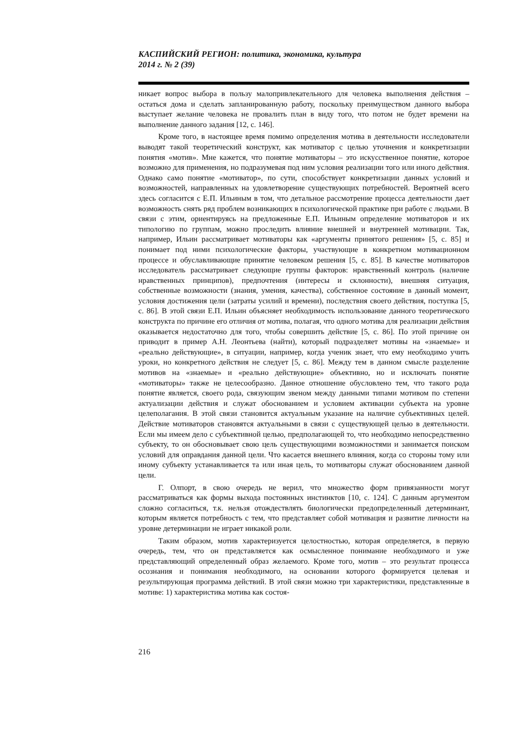КАСПИЙСКИЙ РЕГИОН: политика, экономика, культура
2014 г. № 2 (39)
никает вопрос выбора в пользу малопривлекательного для человека выполнения действия – остаться дома и сделать запланированную работу, поскольку преимуществом данного выбора выступает желание человека не провалить план в виду того, что потом не будет времени на выполнение данного задания [12, с. 146].
Кроме того, в настоящее время помимо определения мотива в деятельности исследователи выводят такой теоретический конструкт, как мотиватор с целью уточнения и конкретизации понятия «мотив». Мне кажется, что понятие мотиваторы – это искусственное понятие, которое возможно для применения, но подразумевая под ним условия реализации того или иного действия. Однако само понятие «мотиватор», по сути, способствует конкретизации данных условий и возможностей, направленных на удовлетворение существующих потребностей. Вероятней всего здесь согласится с Е.П. Ильиным в том, что детальное рассмотрение процесса деятельности дает возможность снять ряд проблем возникающих в психологической практике при работе с людьми. В связи с этим, ориентируясь на предложенные Е.П. Ильиным определение мотиваторов и их типологию по группам, можно проследить влияние внешней и внутренней мотивации. Так, например, Ильин рассматривает мотиваторы как «аргументы принятого решения» [5, с. 85] и понимает под ними психологические факторы, участвующие в конкретном мотивационном процессе и обуславливающие принятие человеком решения [5, с. 85]. В качестве мотиваторов исследователь рассматривает следующие группы факторов: нравственный контроль (наличие нравственных принципов), предпочтения (интересы и склонности), внешняя ситуация, собственные возможности (знания, умения, качества), собственное состояние в данный момент, условия достижения цели (затраты усилий и времени), последствия своего действия, поступка [5, с. 86]. В этой связи Е.П. Ильин объясняет необходимость использование данного теоретического конструкта по причине его отличия от мотива, полагая, что одного мотива для реализации действия оказывается недостаточно для того, чтобы совершить действие [5, с. 86]. По этой причине он приводит в пример А.Н. Леонтьева (найти), который подразделяет мотивы на «знаемые» и «реально действующие», в ситуации, например, когда ученик знает, что ему необходимо учить уроки, но конкретного действия не следует [5, с. 86]. Между тем в данном смысле разделение мотивов на «знаемые» и «реально действующие» объективно, но и исключать понятие «мотиваторы» также не целесообразно. Данное отношение обусловлено тем, что такого рода понятие является, своего рода, связующим звеном между данными типами мотивом по степени актуализации действия и служат обоснованием и условием активации субъекта на уровне целеполагания. В этой связи становится актуальным указание на наличие субъективных целей. Действие мотиваторов становятся актуальными в связи с существующей целью в деятельности. Если мы имеем дело с субъективной целью, предполагающей то, что необходимо непосредственно субъекту, то он обосновывает свою цель существующими возможностями и занимается поиском условий для оправдания данной цели. Что касается внешнего влияния, когда со стороны тому или иному субъекту устанавливается та или иная цель, то мотиваторы служат обоснованием данной цели.
Г. Олпорт, в свою очередь не верил, что множество форм привязанности могут рассматриваться как формы выхода постоянных инстинктов [10, с. 124]. С данным аргументом сложно согласиться, т.к. нельзя отождествлять биологически предопределенный детерминант, которым является потребность с тем, что представляет собой мотивация и развитие личности на уровне детерминации не играет никакой роли.
Таким образом, мотив характеризуется целостностью, которая определяется, в первую очередь, тем, что он представляется как осмысленное понимание необходимого и уже представляющий определенный образ желаемого. Кроме того, мотив – это результат процесса осознания и понимания необходимого, на основании которого формируется целевая и результирующая программа действий. В этой связи можно три характеристики, представленные в мотиве: 1) характеристика мотива как состоя-
216